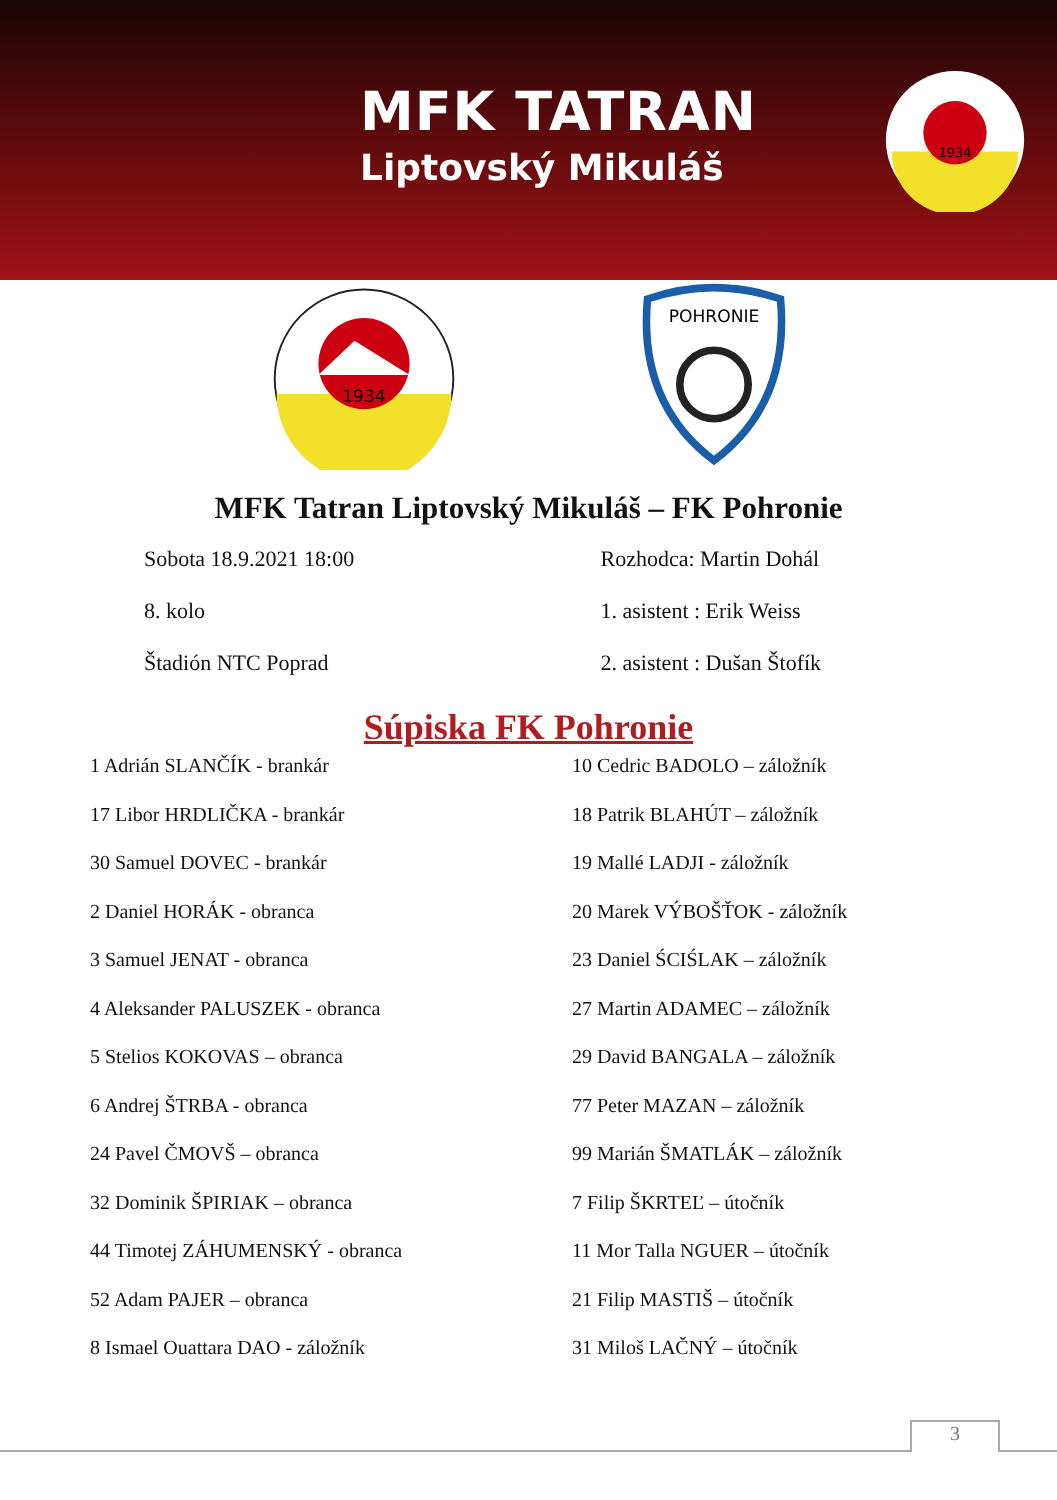MFK TATRAN
Liptovský Mikuláš
1934
1934
POHRONIE
MFK Tatran Liptovský Mikuláš – FK Pohronie
Sobota 18.9.2021 18:00
8. kolo
Štadión NTC Poprad
Rozhodca: Martin Dohál
1. asistent : Erik Weiss
2. asistent : Dušan Štofík
Súpiska FK Pohronie
1 Adrián SLANČÍK - brankár
17 Libor HRDLIČKA - brankár
30 Samuel DOVEC - brankár
2 Daniel HORÁK - obranca
3 Samuel JENAT - obranca
4 Aleksander PALUSZEK - obranca
5 Stelios KOKOVAS – obranca
6 Andrej ŠTRBA - obranca
24 Pavel ČMOVŠ – obranca
32 Dominik ŠPIRIAK – obranca
44 Timotej ZÁHUMENSKÝ - obranca
52 Adam PAJER – obranca
8 Ismael Ouattara DAO - záložník
10 Cedric BADOLO – záložník
18 Patrik BLAHÚT – záložník
19 Mallé LADJI - záložník
20 Marek VÝBOŠŤOK - záložník
23 Daniel ŚCIŚLAK – záložník
27 Martin ADAMEC – záložník
29 David BANGALA – záložník
77 Peter MAZAN – záložník
99 Marián ŠMATLÁK – záložník
7 Filip ŠKRTEĽ – útočník
11 Mor Talla NGUER – útočník
21 Filip MASTIŠ – útočník
31 Miloš LAČNÝ – útočník
3